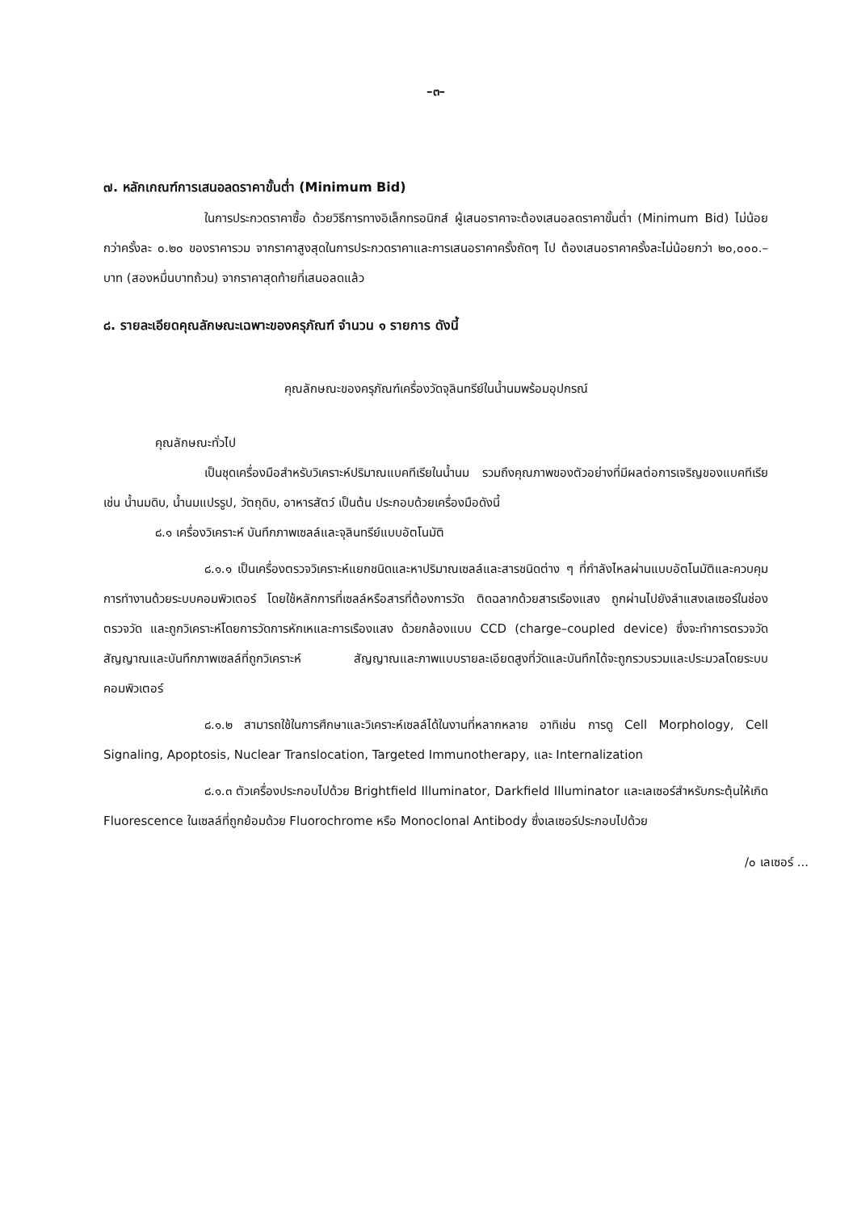–๓–
๗. หลักเกณฑ์การเสนอลดราคาขั้นต่ำ (Minimum Bid)
ในการประกวดราคาซื้อ ด้วยวิธีการทางอิเล็กทรอนิกส์ ผู้เสนอราคาจะต้องเสนอลดราคาขั้นต่ำ (Minimum Bid) ไม่น้อยกว่าครั้งละ ๐.๒๐ ของราคารวม จากราคาสูงสุดในการประกวดราคาและการเสนอราคาครั้งถัดๆ ไป ต้องเสนอราคาครั้งละไม่น้อยกว่า ๒๐,๐๐๐.– บาท (สองหมื่นบาทถ้วน) จากราคาสุดท้ายที่เสนอลดแล้ว
๘. รายละเอียดคุณลักษณะเฉพาะของครุภัณฑ์ จำนวน ๑ รายการ ดังนี้
คุณลักษณะของครุภัณฑ์เครื่องวัดจุลินทรีย์ในน้ำนมพร้อมอุปกรณ์
คุณลักษณะทั่วไป
เป็นชุดเครื่องมือสำหรับวิเคราะห์ปริมาณแบคทีเรียในน้ำนม รวมถึงคุณภาพของตัวอย่างที่มีผลต่อการเจริญของแบคทีเรีย เช่น น้ำนมดิบ, น้ำนมแปรรูป, วัตถุดิบ, อาหารสัตว์ เป็นต้น ประกอบด้วยเครื่องมือดังนี้
๘.๑ เครื่องวิเคราะห์ บันทึกภาพเซลล์และจุลินทรีย์แบบอัตโนมัติ
๘.๑.๑ เป็นเครื่องตรวจวิเคราะห์แยกชนิดและหาปริมาณเซลล์และสารชนิดต่าง ๆ ที่กำลังไหลผ่านแบบอัตโนมัติและควบคุมการทำงานด้วยระบบคอมพิวเตอร์ โดยใช้หลักการที่เซลล์หรือสารที่ต้องการวัด ติดฉลากด้วยสารเรืองแสง ถูกผ่านไปยังลำแสงเลเซอร์ในช่องตรวจวัด และถูกวิเคราะห์โดยการวัดการหักเหและการเรืองแสง ด้วยกล้องแบบ CCD (charge–coupled device) ซึ่งจะทำการตรวจวัดสัญญาณและบันทึกภาพเซลล์ที่ถูกวิเคราะห์ สัญญาณและภาพแบบรายละเอียดสูงที่วัดและบันทึกได้จะถูกรวบรวมและประมวลโดยระบบคอมพิวเตอร์
๘.๑.๒ สามารถใช้ในการศึกษาและวิเคราะห์เซลล์ได้ในงานที่หลากหลาย อาทิเช่น การดู Cell Morphology, Cell Signaling, Apoptosis, Nuclear Translocation, Targeted Immunotherapy, และ Internalization
๘.๑.๓ ตัวเครื่องประกอบไปด้วย Brightfield Illuminator, Darkfield Illuminator และเลเซอร์สำหรับกระตุ้นให้เกิด Fluorescence ในเซลล์ที่ถูกย้อมด้วย Fluorochrome หรือ Monoclonal Antibody ซึ่งเลเซอร์ประกอบไปด้วย
/๐ เลเซอร์ ...